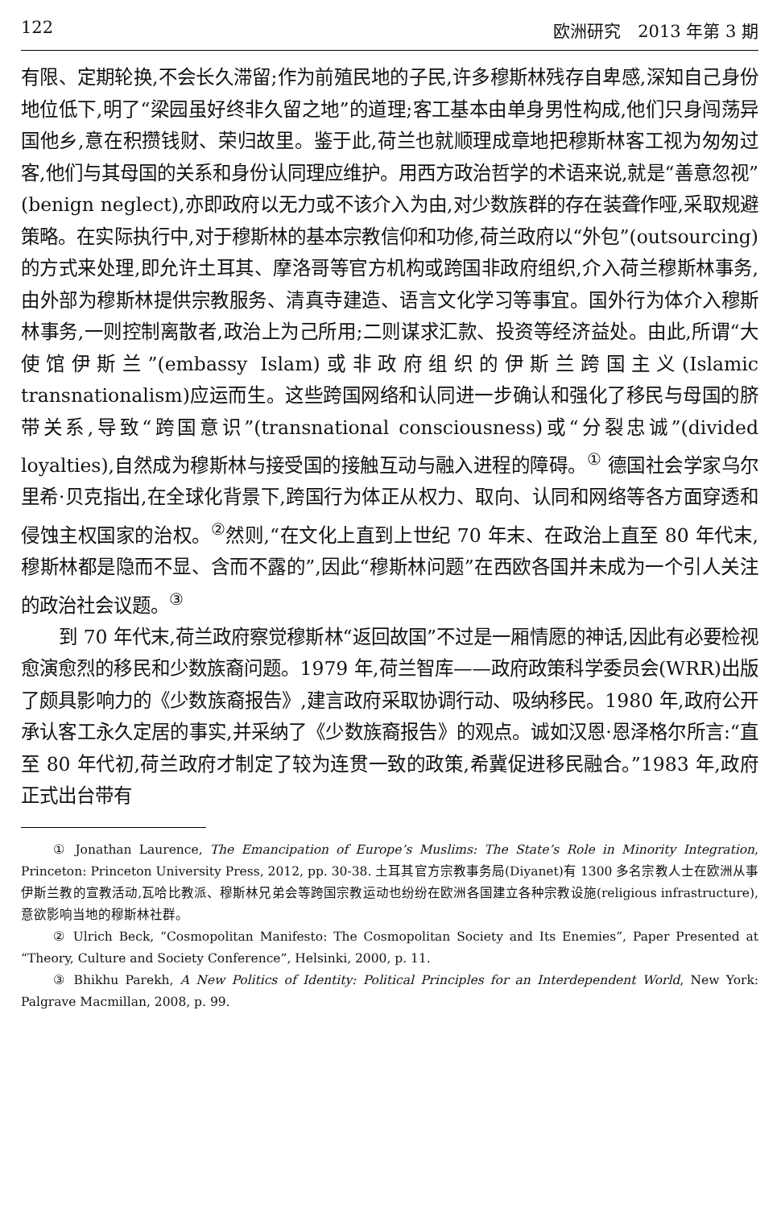122 欧洲研究　2013 年第 3 期
有限、定期轮换,不会长久滞留;作为前殖民地的子民,许多穆斯林残存自卑感,深知自己身份地位低下,明了“梁园虽好终非久留之地”的道理;客工基本由单身男性构成,他们只身闯荡异国他乡,意在积攒钱财、荣归故里。鉴于此,荷兰也就顺理成章地把穆斯林客工视为匆匆过客,他们与其母国的关系和身份认同理应维护。用西方政治哲学的术语来说,就是“善意忽视”(benign neglect),亦即政府以无力或不该介入为由,对少数族群的存在装聋作哑,采取规避策略。在实际执行中,对于穆斯林的基本宗教信仰和功修,荷兰政府以“外包”(outsourcing)的方式来处理,即允许土耳其、摩洛哥等官方机构或跨国非政府组织,介入荷兰穆斯林事务,由外部为穆斯林提供宗教服务、清真寺建造、语言文化学习等事宜。国外行为体介入穆斯林事务,一则控制离散者,政治上为己所用;二则谋求汇款、投资等经济益处。由此,所谓“大使馆伊斯兰”(embassy Islam)或非政府组织的伊斯兰跨国主义(Islamic transnationalism)应运而生。这些跨国网络和认同进一步确认和强化了移民与母国的脐带关系,导致“跨国意识”(transnational consciousness)或“分裂忠诚”(divided loyalties),自然成为穆斯林与接受国的接触互动与融入进程的障碍。<sup>①</sup> 德国社会学家乌尔里希·贝克指出,在全球化背景下,跨国行为体正从权力、取向、认同和网络等各方面穿透和侵蚀主权国家的治权。<sup>②</sup>然则,“在文化上直到上世纪 70 年末、在政治上直至 80 年代末,穆斯林都是隐而不显、含而不露的”,因此“穆斯林问题”在西欧各国并未成为一个引人关注的政治社会议题。<sup>③</sup>
到 70 年代末,荷兰政府察觉穆斯林“返回故国”不过是一厢情愿的神话,因此有必要检视愈演愈烈的移民和少数族裔问题。1979 年,荷兰智库——政府政策科学委员会(WRR)出版了颇具影响力的《少数族裔报告》,建言政府采取协调行动、吸纳移民。1980 年,政府公开承认客工永久定居的事实,并采纳了《少数族裔报告》的观点。诚如汉恩·恩泽格尔所言:“直至 80 年代初,荷兰政府才制定了较为连贯一致的政策,希冀促进移民融合。”1983 年,政府正式出台带有
① Jonathan Laurence, The Emancipation of Europe’s Muslims: The State’s Role in Minority Integration, Princeton: Princeton University Press, 2012, pp. 30-38. 土耳其官方宗教事务局(Diyanet)有 1300 多名宗教人士在欧洲从事伊斯兰教的宣教活动,瓦哈比教派、穆斯林兄弟会等跨国宗教运动也纷纷在欧洲各国建立各种宗教设施(religious infrastructure),意欲影响当地的穆斯林社群。
② Ulrich Beck, “Cosmopolitan Manifesto: The Cosmopolitan Society and Its Enemies”, Paper Presented at “Theory, Culture and Society Conference”, Helsinki, 2000, p. 11.
③ Bhikhu Parekh, A New Politics of Identity: Political Principles for an Interdependent World, New York: Palgrave Macmillan, 2008, p. 99.